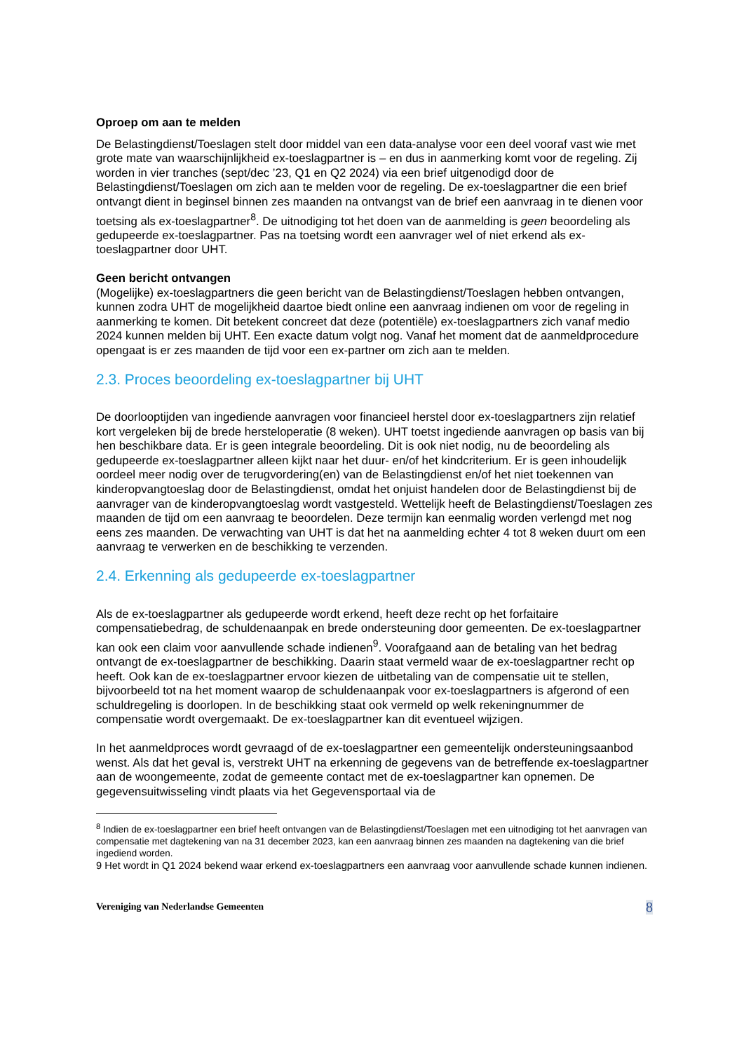Oproep om aan te melden
De Belastingdienst/Toeslagen stelt door middel van een data-analyse voor een deel vooraf vast wie met grote mate van waarschijnlijkheid ex-toeslagpartner is – en dus in aanmerking komt voor de regeling. Zij worden in vier tranches (sept/dec ’23, Q1 en Q2 2024) via een brief uitgenodigd door de Belastingdienst/Toeslagen om zich aan te melden voor de regeling. De ex-toeslagpartner die een brief ontvangt dient in beginsel binnen zes maanden na ontvangst van de brief een aanvraag in te dienen voor toetsing als ex-toeslagpartner<sup>8</sup>. De uitnodiging tot het doen van de aanmelding is geen beoordeling als gedupeerde ex-toeslagpartner. Pas na toetsing wordt een aanvrager wel of niet erkend als ex-toeslagpartner door UHT.
Geen bericht ontvangen
(Mogelijke) ex-toeslagpartners die geen bericht van de Belastingdienst/Toeslagen hebben ontvangen, kunnen zodra UHT de mogelijkheid daartoe biedt online een aanvraag indienen om voor de regeling in aanmerking te komen. Dit betekent concreet dat deze (potentiële) ex-toeslagpartners zich vanaf medio 2024 kunnen melden bij UHT. Een exacte datum volgt nog. Vanaf het moment dat de aanmeldprocedure opengaat is er zes maanden de tijd voor een ex-partner om zich aan te melden.
2.3. Proces beoordeling ex-toeslagpartner bij UHT
De doorlooptijden van ingediende aanvragen voor financieel herstel door ex-toeslagpartners zijn relatief kort vergeleken bij de brede hersteloperatie (8 weken). UHT toetst ingediende aanvragen op basis van bij hen beschikbare data. Er is geen integrale beoordeling. Dit is ook niet nodig, nu de beoordeling als gedupeerde ex-toeslagpartner alleen kijkt naar het duur- en/of het kindcriterium. Er is geen inhoudelijk oordeel meer nodig over de terugvordering(en) van de Belastingdienst en/of het niet toekennen van kinderopvangtoeslag door de Belastingdienst, omdat het onjuist handelen door de Belastingdienst bij de aanvrager van de kinderopvangtoeslag wordt vastgesteld. Wettelijk heeft de Belastingdienst/Toeslagen zes maanden de tijd om een aanvraag te beoordelen. Deze termijn kan eenmalig worden verlengd met nog eens zes maanden. De verwachting van UHT is dat het na aanmelding echter 4 tot 8 weken duurt om een aanvraag te verwerken en de beschikking te verzenden.
2.4. Erkenning als gedupeerde ex-toeslagpartner
Als de ex-toeslagpartner als gedupeerde wordt erkend, heeft deze recht op het forfaitaire compensatiebedrag, de schuldenaanpak en brede ondersteuning door gemeenten. De ex-toeslagpartner kan ook een claim voor aanvullende schade indienen<sup>9</sup>. Voorafgaand aan de betaling van het bedrag ontvangt de ex-toeslagpartner de beschikking. Daarin staat vermeld waar de ex-toeslagpartner recht op heeft. Ook kan de ex-toeslagpartner ervoor kiezen de uitbetaling van de compensatie uit te stellen, bijvoorbeeld tot na het moment waarop de schuldenaanpak voor ex-toeslagpartners is afgerond of een schuldregeling is doorlopen. In de beschikking staat ook vermeld op welk rekeningnummer de compensatie wordt overgemaakt. De ex-toeslagpartner kan dit eventueel wijzigen.
In het aanmeldproces wordt gevraagd of de ex-toeslagpartner een gemeentelijk ondersteuningsaanbod wenst. Als dat het geval is, verstrekt UHT na erkenning de gegevens van de betreffende ex-toeslagpartner aan de woongemeente, zodat de gemeente contact met de ex-toeslagpartner kan opnemen. De gegevensuitwisseling vindt plaats via het Gegevensportaal via de
<sup>8</sup> Indien de ex-toeslagpartner een brief heeft ontvangen van de Belastingdienst/Toeslagen met een uitnodiging tot het aanvragen van compensatie met dagtekening van na 31 december 2023, kan een aanvraag binnen zes maanden na dagtekening van die brief ingediend worden.
9 Het wordt in Q1 2024 bekend waar erkend ex-toeslagpartners een aanvraag voor aanvullende schade kunnen indienen.
Vereniging van Nederlandse Gemeenten 8